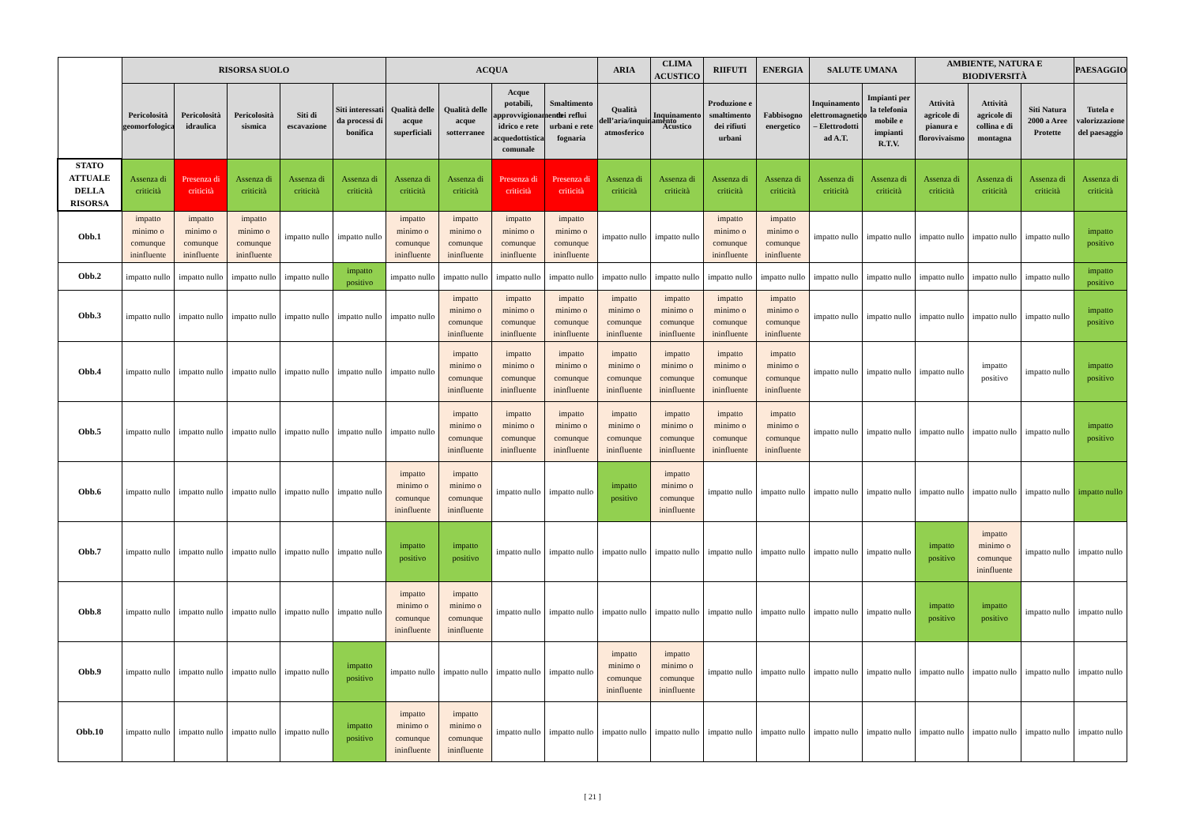| | RISORSA SUOLO | | | | | ACQUA | | | | ARIA | CLIMA ACUSTICO | RIIFUTI | ENERGIA | SALUTE UMANA | | AMBIENTE, NATURA E BIODIVERSITÀ | | | PAESAGGIO |
| | Pericolosità geomorfologica | Pericolosità idraulica | Pericolosità sismica | Siti di escavazione | Siti interessati da processi di bonifica | Qualità delle acque superficiali | Qualità delle acque sotterranee | Acque potabili, approvvigionamento idrico e rete acquedottistica comunale | Smaltimento dei reflui urbani e rete fognaria | Qualità dell’aria/inquinamento atmosferico | Inquinamento Acustico | Produzione e smaltimento dei rifiuti urbani | Fabbisogno energetico | Inquinamento elettromagnetico – Elettrodotti ad A.T. | Impianti per la telefonia mobile e impianti R.T.V. | Attività agricole di pianura e florovivaismo | Attività agricole di collina e di montagna | Siti Natura 2000 a Aree Protette | Tutela e valorizzazione del paesaggio |
| STATO ATTUALE DELLA RISORSA | Assenza di criticità | Presenza di criticità | Assenza di criticità | Assenza di criticità | Assenza di criticità | Assenza di criticità | Assenza di criticità | Presenza di criticità | Presenza di criticità | Assenza di criticità | Assenza di criticità | Assenza di criticità | Assenza di criticità | Assenza di criticità | Assenza di criticità | Assenza di criticità | Assenza di criticità | Assenza di criticità | Assenza di criticità |
| Obb.1 | impatto minimo o comunque ininfluente | impatto minimo o comunque ininfluente | impatto minimo o comunque ininfluente | impatto nullo | impatto nullo | impatto minimo o comunque ininfluente | impatto minimo o comunque ininfluente | impatto minimo o comunque ininfluente | impatto minimo o comunque ininfluente | impatto nullo | impatto nullo | impatto minimo o comunque ininfluente | impatto minimo o comunque ininfluente | impatto nullo | impatto nullo | impatto nullo | impatto nullo | impatto nullo | impatto positivo |
| Obb.2 | impatto nullo | impatto nullo | impatto nullo | impatto nullo | impatto positivo | impatto nullo | impatto nullo | impatto nullo | impatto nullo | impatto nullo | impatto nullo | impatto nullo | impatto nullo | impatto nullo | impatto nullo | impatto nullo | impatto nullo | impatto nullo | impatto positivo |
| Obb.3 | impatto nullo | impatto nullo | impatto nullo | impatto nullo | impatto nullo | impatto nullo | impatto minimo o comunque ininfluente | impatto minimo o comunque ininfluente | impatto minimo o comunque ininfluente | impatto minimo o comunque ininfluente | impatto minimo o comunque ininfluente | impatto minimo o comunque ininfluente | impatto minimo o comunque ininfluente | impatto nullo | impatto nullo | impatto nullo | impatto nullo | impatto nullo | impatto positivo |
| Obb.4 | impatto nullo | impatto nullo | impatto nullo | impatto nullo | impatto nullo | impatto nullo | impatto minimo o comunque ininfluente | impatto minimo o comunque ininfluente | impatto minimo o comunque ininfluente | impatto minimo o comunque ininfluente | impatto minimo o comunque ininfluente | impatto minimo o comunque ininfluente | impatto minimo o comunque ininfluente | impatto nullo | impatto nullo | impatto nullo | impatto positivo | impatto nullo | impatto positivo |
| Obb.5 | impatto nullo | impatto nullo | impatto nullo | impatto nullo | impatto nullo | impatto nullo | impatto minimo o comunque ininfluente | impatto minimo o comunque ininfluente | impatto minimo o comunque ininfluente | impatto minimo o comunque ininfluente | impatto minimo o comunque ininfluente | impatto minimo o comunque ininfluente | impatto minimo o comunque ininfluente | impatto nullo | impatto nullo | impatto nullo | impatto nullo | impatto nullo | impatto positivo |
| Obb.6 | impatto nullo | impatto nullo | impatto nullo | impatto nullo | impatto nullo | impatto minimo o comunque ininfluente | impatto minimo o comunque ininfluente | impatto nullo | impatto nullo | impatto positivo | impatto minimo o comunque ininfluente | impatto nullo | impatto nullo | impatto nullo | impatto nullo | impatto nullo | impatto nullo | impatto nullo | impatto nullo |
| Obb.7 | impatto nullo | impatto nullo | impatto nullo | impatto nullo | impatto nullo | impatto positivo | impatto positivo | impatto nullo | impatto nullo | impatto nullo | impatto nullo | impatto nullo | impatto nullo | impatto nullo | impatto nullo | impatto positivo | impatto minimo o comunque ininfluente | impatto nullo | impatto nullo |
| Obb.8 | impatto nullo | impatto nullo | impatto nullo | impatto nullo | impatto nullo | impatto minimo o comunque ininfluente | impatto minimo o comunque ininfluente | impatto nullo | impatto nullo | impatto nullo | impatto nullo | impatto nullo | impatto nullo | impatto nullo | impatto nullo | impatto positivo | impatto positivo | impatto nullo | impatto nullo |
| Obb.9 | impatto nullo | impatto nullo | impatto nullo | impatto nullo | impatto positivo | impatto nullo | impatto nullo | impatto nullo | impatto nullo | impatto minimo o comunque ininfluente | impatto minimo o comunque ininfluente | impatto nullo | impatto nullo | impatto nullo | impatto nullo | impatto nullo | impatto nullo | impatto nullo | impatto nullo |
| Obb.10 | impatto nullo | impatto nullo | impatto nullo | impatto nullo | impatto positivo | impatto minimo o comunque ininfluente | impatto minimo o comunque ininfluente | impatto nullo | impatto nullo | impatto nullo | impatto nullo | impatto nullo | impatto nullo | impatto nullo | impatto nullo | impatto nullo | impatto nullo | impatto nullo | impatto nullo |
[ 21 ]